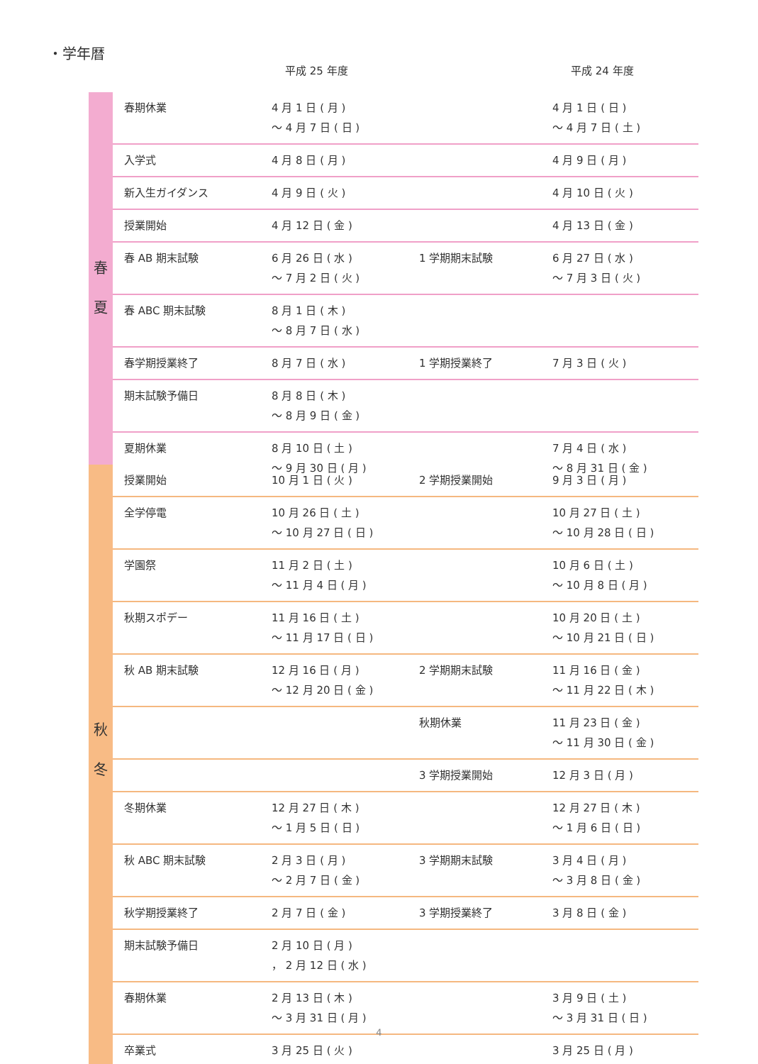・学年暦
平成 25 年度 平成 24 年度
| 春 夏 | 春期休業 | 4 月 1 日 ( 月 ) ～ 4 月 7 日 ( 日 ) | | 4 月 1 日 ( 日 ) ～ 4 月 7 日 ( 土 ) |
| | 入学式 | 4 月 8 日 ( 月 ) | | 4 月 9 日 ( 月 ) |
| | 新入生ガイダンス | 4 月 9 日 ( 火 ) | | 4 月 10 日 ( 火 ) |
| | 授業開始 | 4 月 12 日 ( 金 ) | | 4 月 13 日 ( 金 ) |
| | 春 AB 期末試験 | 6 月 26 日 ( 水 ) ～ 7 月 2 日 ( 火 ) | 1 学期期末試験 | 6 月 27 日 ( 水 ) ～ 7 月 3 日 ( 火 ) |
| | 春 ABC 期末試験 | 8 月 1 日 ( 木 ) ～ 8 月 7 日 ( 水 ) | | |
| | 春学期授業終了 | 8 月 7 日 ( 水 ) | 1 学期授業終了 | 7 月 3 日 ( 火 ) |
| | 期末試験予備日 | 8 月 8 日 ( 木 ) ～ 8 月 9 日 ( 金 ) | | |
| | 夏期休業 | 8 月 10 日 ( 土 ) ～ 9 月 30 日 ( 月 ) | | 7 月 4 日 ( 水 ) ～ 8 月 31 日 ( 金 ) |
| 秋 冬 | 授業開始 | 10 月 1 日 ( 火 ) | 2 学期授業開始 | 9 月 3 日 ( 月 ) |
| | 全学停電 | 10 月 26 日 ( 土 ) ～ 10 月 27 日 ( 日 ) | | 10 月 27 日 ( 土 ) ～ 10 月 28 日 ( 日 ) |
| | 学園祭 | 11 月 2 日 ( 土 ) ～ 11 月 4 日 ( 月 ) | | 10 月 6 日 ( 土 ) ～ 10 月 8 日 ( 月 ) |
| | 秋期スポデー | 11 月 16 日 ( 土 ) ～ 11 月 17 日 ( 日 ) | | 10 月 20 日 ( 土 ) ～ 10 月 21 日 ( 日 ) |
| | 秋 AB 期末試験 | 12 月 16 日 ( 月 ) ～ 12 月 20 日 ( 金 ) | 2 学期期末試験 | 11 月 16 日 ( 金 ) ～ 11 月 22 日 ( 木 ) |
| | | | 秋期休業 | 11 月 23 日 ( 金 ) ～ 11 月 30 日 ( 金 ) |
| | | | 3 学期授業開始 | 12 月 3 日 ( 月 ) |
| | 冬期休業 | 12 月 27 日 ( 木 ) ～ 1 月 5 日 ( 日 ) | | 12 月 27 日 ( 木 ) ～ 1 月 6 日 ( 日 ) |
| | 秋 ABC 期末試験 | 2 月 3 日 ( 月 ) ～ 2 月 7 日 ( 金 ) | 3 学期期末試験 | 3 月 4 日 ( 月 ) ～ 3 月 8 日 ( 金 ) |
| | 秋学期授業終了 | 2 月 7 日 ( 金 ) | 3 学期授業終了 | 3 月 8 日 ( 金 ) |
| | 期末試験予備日 | 2 月 10 日 ( 月 ) ， 2 月 12 日 ( 水 ) | | |
| | 春期休業 | 2 月 13 日 ( 木 ) ～ 3 月 31 日 ( 月 ) | | 3 月 9 日 ( 土 ) ～ 3 月 31 日 ( 日 ) |
| | 卒業式 | 3 月 25 日 ( 火 ) | | 3 月 25 日 ( 月 ) |
4